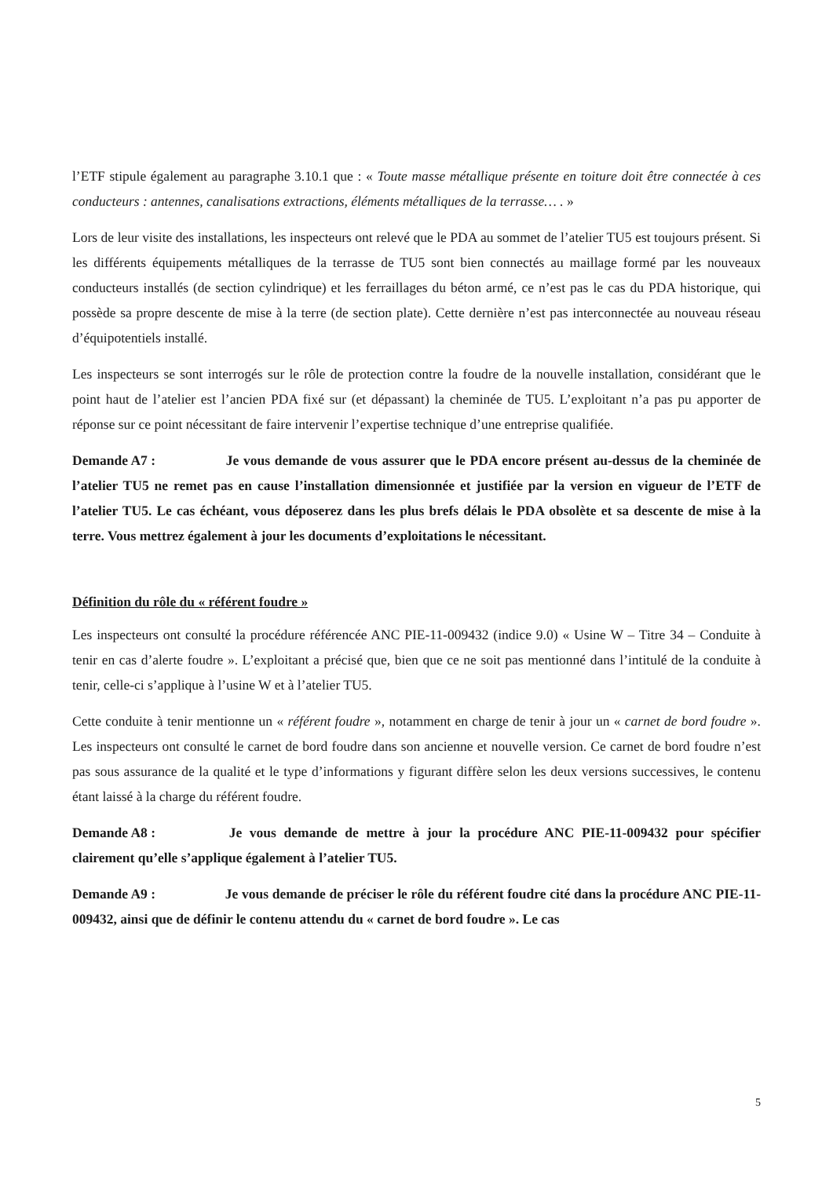l’ETF stipule également au paragraphe 3.10.1 que : « Toute masse métallique présente en toiture doit être connectée à ces conducteurs : antennes, canalisations extractions, éléments métalliques de la terrasse… . »
Lors de leur visite des installations, les inspecteurs ont relevé que le PDA au sommet de l’atelier TU5 est toujours présent. Si les différents équipements métalliques de la terrasse de TU5 sont bien connectés au maillage formé par les nouveaux conducteurs installés (de section cylindrique) et les ferraillages du béton armé, ce n’est pas le cas du PDA historique, qui possède sa propre descente de mise à la terre (de section plate). Cette dernière n’est pas interconnectée au nouveau réseau d’équipotentiels installé.
Les inspecteurs se sont interrogés sur le rôle de protection contre la foudre de la nouvelle installation, considérant que le point haut de l’atelier est l’ancien PDA fixé sur (et dépassant) la cheminée de TU5. L’exploitant n’a pas pu apporter de réponse sur ce point nécessitant de faire intervenir l’expertise technique d’une entreprise qualifiée.
Demande A7 : Je vous demande de vous assurer que le PDA encore présent au-dessus de la cheminée de l’atelier TU5 ne remet pas en cause l’installation dimensionnée et justifiée par la version en vigueur de l’ETF de l’atelier TU5. Le cas échéant, vous déposerez dans les plus brefs délais le PDA obsolète et sa descente de mise à la terre. Vous mettrez également à jour les documents d’exploitations le nécessitant.
Définition du rôle du « référent foudre »
Les inspecteurs ont consulté la procédure référencée ANC PIE-11-009432 (indice 9.0) « Usine W – Titre 34 – Conduite à tenir en cas d’alerte foudre ». L’exploitant a précisé que, bien que ce ne soit pas mentionné dans l’intitulé de la conduite à tenir, celle-ci s’applique à l’usine W et à l’atelier TU5.
Cette conduite à tenir mentionne un « référent foudre », notamment en charge de tenir à jour un « carnet de bord foudre ». Les inspecteurs ont consulté le carnet de bord foudre dans son ancienne et nouvelle version. Ce carnet de bord foudre n’est pas sous assurance de la qualité et le type d’informations y figurant diffère selon les deux versions successives, le contenu étant laissé à la charge du référent foudre.
Demande A8 : Je vous demande de mettre à jour la procédure ANC PIE-11-009432 pour spécifier clairement qu’elle s’applique également à l’atelier TU5.
Demande A9 : Je vous demande de préciser le rôle du référent foudre cité dans la procédure ANC PIE-11-009432, ainsi que de définir le contenu attendu du « carnet de bord foudre ». Le cas
5